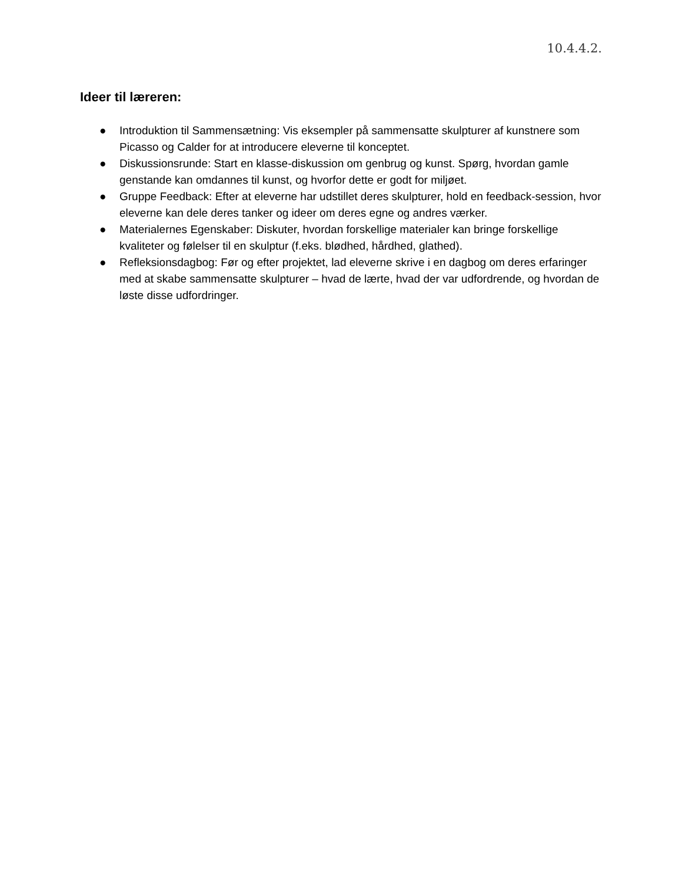10.4.4.2.
Ideer til læreren:
● Introduktion til Sammensætning: Vis eksempler på sammensatte skulpturer af kunstnere som Picasso og Calder for at introducere eleverne til konceptet.
● Diskussionsrunde: Start en klasse-diskussion om genbrug og kunst. Spørg, hvordan gamle genstande kan omdannes til kunst, og hvorfor dette er godt for miljøet.
● Gruppe Feedback: Efter at eleverne har udstillet deres skulpturer, hold en feedback-session, hvor eleverne kan dele deres tanker og ideer om deres egne og andres værker.
● Materialernes Egenskaber: Diskuter, hvordan forskellige materialer kan bringe forskellige kvaliteter og følelser til en skulptur (f.eks. blødhed, hårdhed, glathed).
● Refleksionsdagbog: Før og efter projektet, lad eleverne skrive i en dagbog om deres erfaringer med at skabe sammensatte skulpturer – hvad de lærte, hvad der var udfordrende, og hvordan de løste disse udfordringer.